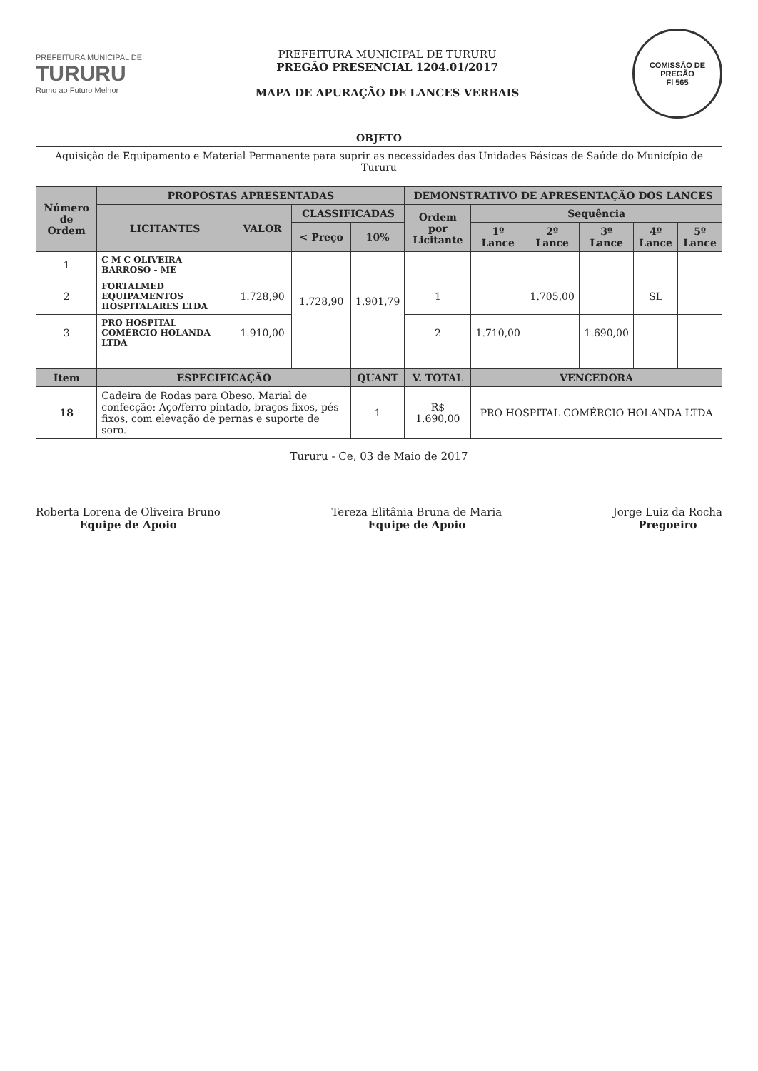PREFEITURA MUNICIPAL DE
TURURU
Rumo ao Futuro Melhor
PREFEITURA MUNICIPAL DE TURURU
PREGÃO PRESENCIAL 1204.01/2017
MAPA DE APURAÇÃO DE LANCES VERBAIS
COMISSÃO DE PREGÃO
Fl 565
| OBJETO |
| --- |
| Aquisição de Equipamento e Material Permanente para suprir as necessidades das Unidades Básicas de Saúde do Município de Tururu |
| Número de Ordem | PROPOSTAS APRESENTADAS | | | | DEMONSTRATIVO DE APRESENTAÇÃO DOS LANCES | | | | | |
| --- | --- | --- | --- | --- | --- | --- | --- | --- | --- | --- |
| | LICITANTES | VALOR | CLASSIFICADAS | | Ordem por Licitante | Sequência | | | | |
| | | | < Preço | 10% | | 1º Lance | 2º Lance | 3º Lance | 4º Lance | 5º Lance |
| 1 | C M C OLIVEIRA BARROSO - ME | | 1.728,90 | 1.901,79 | | | | | | |
| 2 | FORTALMED EQUIPAMENTOS HOSPITALARES LTDA | 1.728,90 | | | 1 | | 1.705,00 | | SL | |
| 3 | PRO HOSPITAL COMÉRCIO HOLANDA LTDA | 1.910,00 | | | 2 | 1.710,00 | | 1.690,00 | | |
| Item | ESPECIFICAÇÃO | | | QUANT | V. TOTAL | VENCEDORA | | | | |
| 18 | Cadeira de Rodas para Obeso. Marial de confecção: Aço/ferro pintado, braços fixos, pés fixos, com elevação de pernas e suporte de soro. | | | 1 | R$ 1.690,00 | PRO HOSPITAL COMÉRCIO HOLANDA LTDA | | | | |
Tururu - Ce, 03 de Maio de 2017
Roberta Lorena de Oliveira Bruno
Equipe de Apoio
Tereza Elitânia Bruna de Maria
Equipe de Apoio
Jorge Luiz da Rocha
Pregoeiro